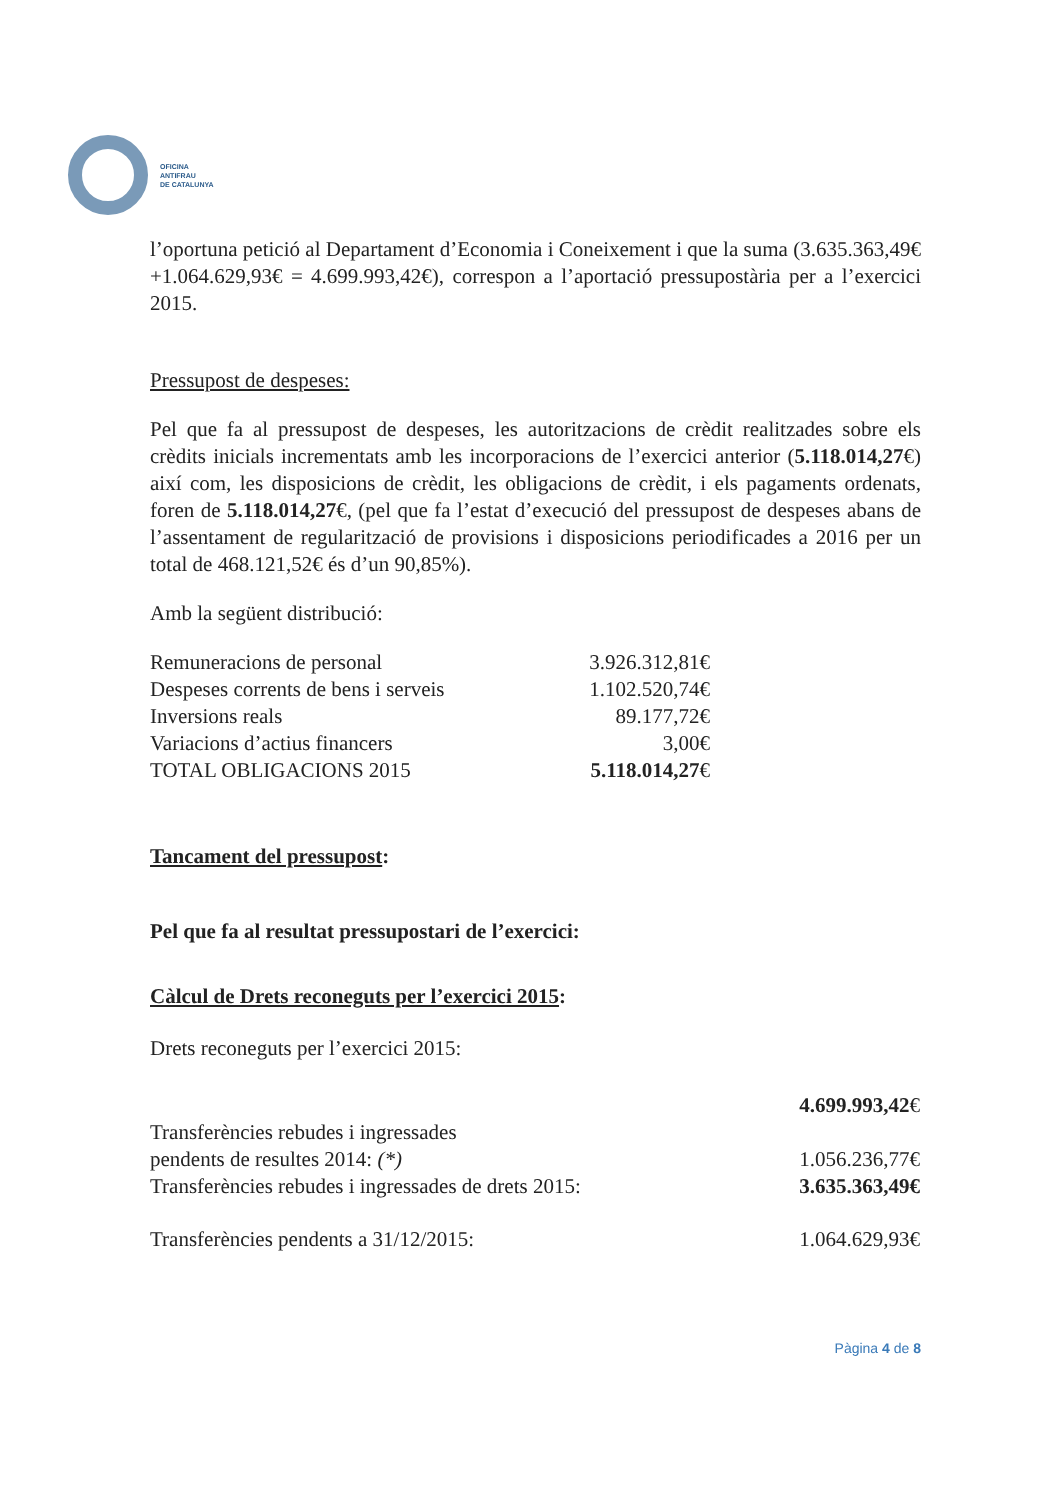OFICINA
ANTIFRAU
DE CATALUNYA
l’oportuna petició al Departament d’Economia i Coneixement i que la suma (3.635.363,49€+1.064.629,93€ = 4.699.993,42€), correspon a l’aportació pressupostària per a l’exercici 2015.
Pressupost de despeses:
Pel que fa al pressupost de despeses, les autoritzacions de crèdit realitzades sobre els crèdits inicials incrementats amb les incorporacions de l’exercici anterior (5.118.014,27€) així com, les disposicions de crèdit, les obligacions de crèdit, i els pagaments ordenats, foren de 5.118.014,27€, (pel que fa l’estat d’execució del pressupost de despeses abans de l’assentament de regularització de provisions i disposicions periodificades a 2016 per un total de 468.121,52€ és d’un 90,85%).
Amb la següent distribució:
| Remuneracions de personal | 3.926.312,81€ |
| Despeses corrents de bens i serveis | 1.102.520,74€ |
| Inversions reals | 89.177,72€ |
| Variacions d’actius financers | 3,00€ |
| TOTAL OBLIGACIONS 2015 | 5.118.014,27 € |
Tancament del pressupost:
Pel que fa al resultat pressupostari de l’exercici:
Càlcul de Drets reconeguts per l’exercici 2015:
Drets reconeguts per l’exercici 2015:
| | 4.699.993,42 € |
| Transferències rebudes i ingressades pendents de resultes 2014: (*) | 1.056.236,77€ |
| Transferències rebudes i ingressades de drets 2015: | 3.635.363,49€ |
| Transferències pendents a 31/12/2015: | 1.064.629,93€ |
Pàgina 4 de 8